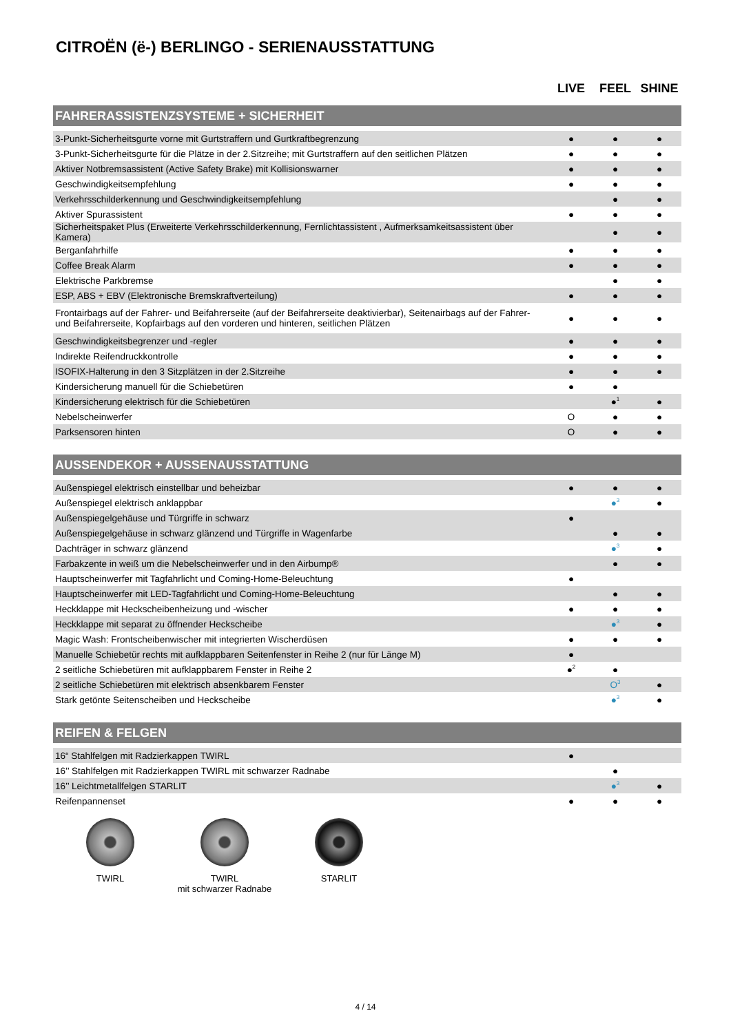CITROËN (ë-) BERLINGO - SERIENAUSSTATTUNG
| | LIVE | FEEL | SHINE |
| FAHRERASSISTENZSYSTEME + SICHERHEIT | | | |
| 3-Punkt-Sicherheitsgurte vorne mit Gurtstraffern und Gurtkraftbegrenzung | ● | ● | ● |
| 3-Punkt-Sicherheitsgurte für die Plätze in der 2.Sitzreihe; mit Gurtstraffern auf den seitlichen Plätzen | ● | ● | ● |
| Aktiver Notbremsassistent (Active Safety Brake) mit Kollisionswarner | ● | ● | ● |
| Geschwindigkeitsempfehlung | ● | ● | ● |
| Verkehrsschilderkennung und Geschwindigkeitsempfehlung | | ● | ● |
| Aktiver Spurassistent | ● | ● | ● |
| Sicherheitspaket Plus (Erweiterte Verkehrsschilderkennung, Fernlichtassistent , Aufmerksamkeitsassistent über Kamera) | | ● | ● |
| Berganfahrhilfe | ● | ● | ● |
| Coffee Break Alarm | ● | ● | ● |
| Elektrische Parkbremse | | ● | ● |
| ESP, ABS + EBV (Elektronische Bremskraftverteilung) | ● | ● | ● |
| Frontairbags auf der Fahrer- und Beifahrerseite (auf der Beifahrerseite deaktivierbar), Seitenairbags auf der Fahrer- und Beifahrerseite, Kopfairbags auf den vorderen und hinteren, seitlichen Plätzen | ● | ● | ● |
| Geschwindigkeitsbegrenzer und -regler | ● | ● | ● |
| Indirekte Reifendruckkontrolle | ● | ● | ● |
| ISOFIX-Halterung in den 3 Sitzplätzen in der 2.Sitzreihe | ● | ● | ● |
| Kindersicherung manuell für die Schiebetüren | ● | ● | |
| Kindersicherung elektrisch für die Schiebetüren | | ●<sup>1</sup> | ● |
| Nebelscheinwerfer | O | ● | ● |
| Parksensoren hinten | O | ● | ● |
| AUSSENDEKOR + AUSSENAUSSTATTUNG | | | |
| Außenspiegel elektrisch einstellbar und beheizbar | ● | ● | ● |
| Außenspiegel elektrisch anklappbar | | ●<sup>3</sup> | ● |
| Außenspiegelgehäuse und Türgriffe in schwarz | ● | | |
| Außenspiegelgehäuse in schwarz glänzend und Türgriffe in Wagenfarbe | | ● | ● |
| Dachträger in schwarz glänzend | | ●<sup>3</sup> | ● |
| Farbakzente in weiß um die Nebelscheinwerfer und in den Airbump® | | ● | ● |
| Hauptscheinwerfer mit Tagfahrlicht und Coming-Home-Beleuchtung | ● | | |
| Hauptscheinwerfer mit LED-Tagfahrlicht und Coming-Home-Beleuchtung | | ● | ● |
| Heckklappe mit Heckscheibenheizung und -wischer | ● | ● | ● |
| Heckklappe mit separat zu öffnender Heckscheibe | | ●<sup>3</sup> | ● |
| Magic Wash: Frontscheibenwischer mit integrierten Wischerdüsen | ● | ● | ● |
| Manuelle Schiebetür rechts mit aufklappbaren Seitenfenster in Reihe 2 (nur für Länge M) | ● | | |
| 2 seitliche Schiebetüren mit aufklappbarem Fenster in Reihe 2 | ●<sup>2</sup> | ● | |
| 2 seitliche Schiebetüren mit elektrisch absenkbarem Fenster | | O<sup>3</sup> | ● |
| Stark getönte Seitenscheiben und Heckscheibe | | ●<sup>3</sup> | ● |
| REIFEN & FELGEN | | | |
| 16“ Stahlfelgen mit Radzierkappen TWIRL | ● | | |
| 16’’ Stahlfelgen mit Radzierkappen TWIRL mit schwarzer Radnabe | | ● | |
| 16’’ Leichtmetallfelgen STARLIT | | ●<sup>3</sup> | ● |
| Reifenpannenset | ● | ● | ● |
TWIRL TWIRL
mit schwarzer Radnabe
STARLIT
4 / 14